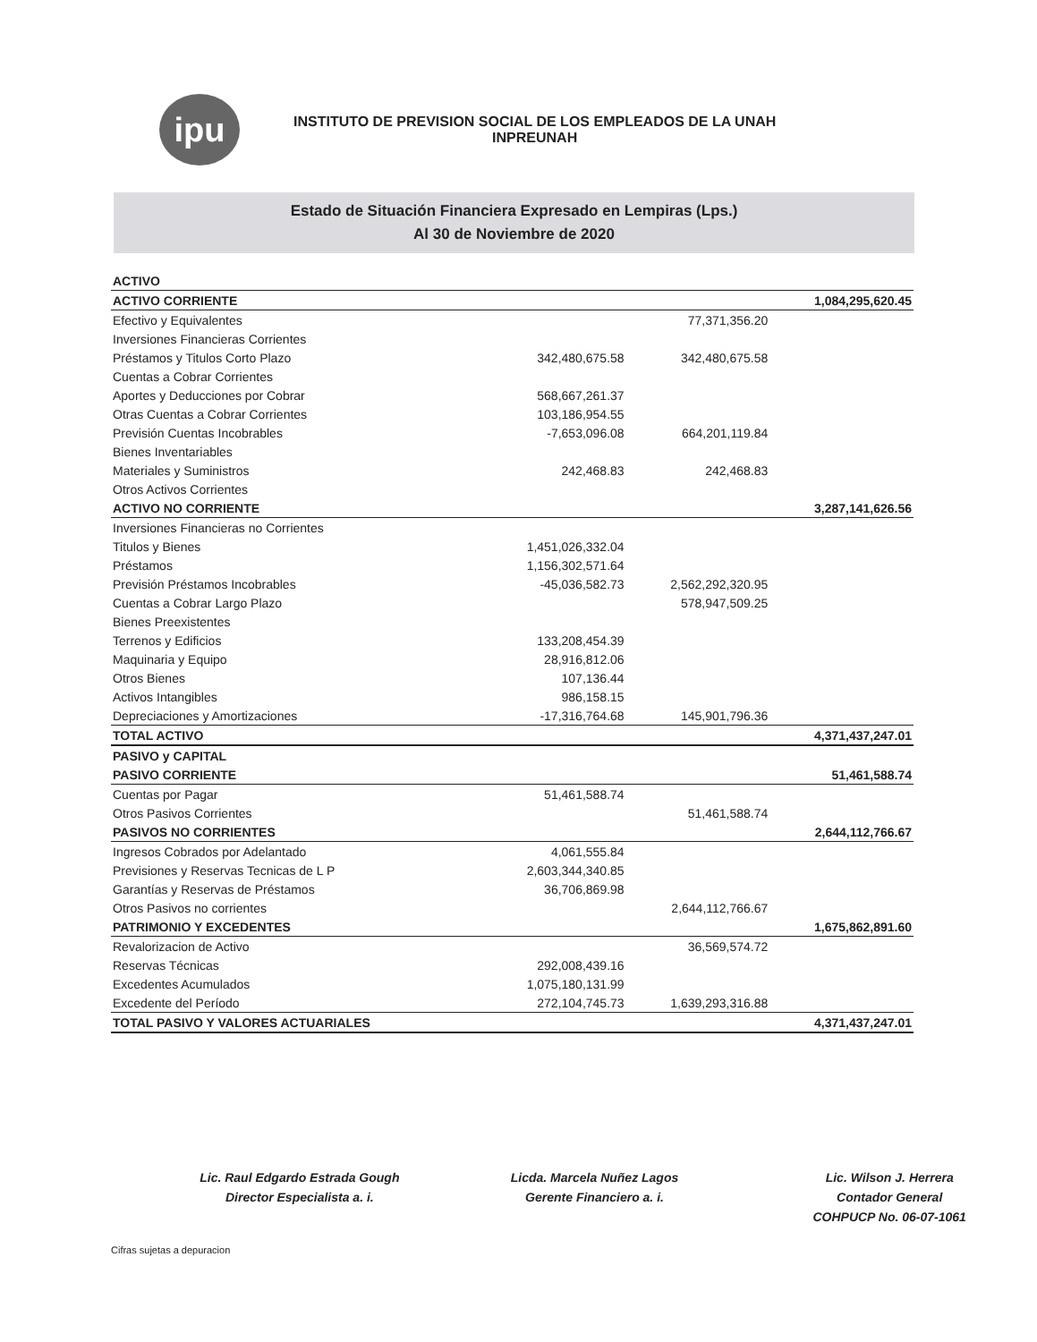ipu
INSTITUTO DE PREVISION SOCIAL DE LOS EMPLEADOS DE LA UNAH
INPREUNAH
Estado de Situación Financiera Expresado en Lempiras (Lps.)
Al 30 de Noviembre de 2020
| ACTIVO | | | |
| ACTIVO CORRIENTE | | | 1,084,295,620.45 |
| Efectivo y Equivalentes | | 77,371,356.20 | |
| Inversiones Financieras Corrientes | | | |
| Préstamos y Titulos Corto Plazo | 342,480,675.58 | 342,480,675.58 | |
| Cuentas a Cobrar Corrientes | | | |
| Aportes y Deducciones por Cobrar | 568,667,261.37 | | |
| Otras Cuentas a Cobrar Corrientes | 103,186,954.55 | | |
| Previsión Cuentas Incobrables | -7,653,096.08 | 664,201,119.84 | |
| Bienes Inventariables | | | |
| Materiales y Suministros | 242,468.83 | 242,468.83 | |
| Otros Activos Corrientes | | | |
| ACTIVO NO CORRIENTE | | | 3,287,141,626.56 |
| Inversiones Financieras no Corrientes | | | |
| Titulos y Bienes | 1,451,026,332.04 | | |
| Préstamos | 1,156,302,571.64 | | |
| Previsión Préstamos Incobrables | -45,036,582.73 | 2,562,292,320.95 | |
| Cuentas a Cobrar Largo Plazo | | 578,947,509.25 | |
| Bienes Preexistentes | | | |
| Terrenos y Edificios | 133,208,454.39 | | |
| Maquinaria y Equipo | 28,916,812.06 | | |
| Otros Bienes | 107,136.44 | | |
| Activos Intangibles | 986,158.15 | | |
| Depreciaciones y Amortizaciones | -17,316,764.68 | 145,901,796.36 | |
| TOTAL ACTIVO | | | 4,371,437,247.01 |
| PASIVO y CAPITAL | | | |
| PASIVO CORRIENTE | | | 51,461,588.74 |
| Cuentas por Pagar | 51,461,588.74 | | |
| Otros Pasivos Corrientes | | 51,461,588.74 | |
| PASIVOS NO CORRIENTES | | | 2,644,112,766.67 |
| Ingresos Cobrados por Adelantado | 4,061,555.84 | | |
| Previsiones y Reservas Tecnicas de L P | 2,603,344,340.85 | | |
| Garantías y Reservas de Préstamos | 36,706,869.98 | | |
| Otros Pasivos no corrientes | | 2,644,112,766.67 | |
| PATRIMONIO Y EXCEDENTES | | | 1,675,862,891.60 |
| Revalorizacion de Activo | | 36,569,574.72 | |
| Reservas Técnicas | 292,008,439.16 | | |
| Excedentes Acumulados | 1,075,180,131.99 | | |
| Excedente del Período | 272,104,745.73 | 1,639,293,316.88 | |
| TOTAL PASIVO Y VALORES ACTUARIALES | | | 4,371,437,247.01 |
Lic. Raul Edgardo Estrada Gough
Director Especialista a. i.
Licda. Marcela Nuñez Lagos
Gerente Financiero a. i.
Lic. Wilson J. Herrera
Contador General
COHPUCP No. 06-07-1061
Cifras sujetas a depuracion